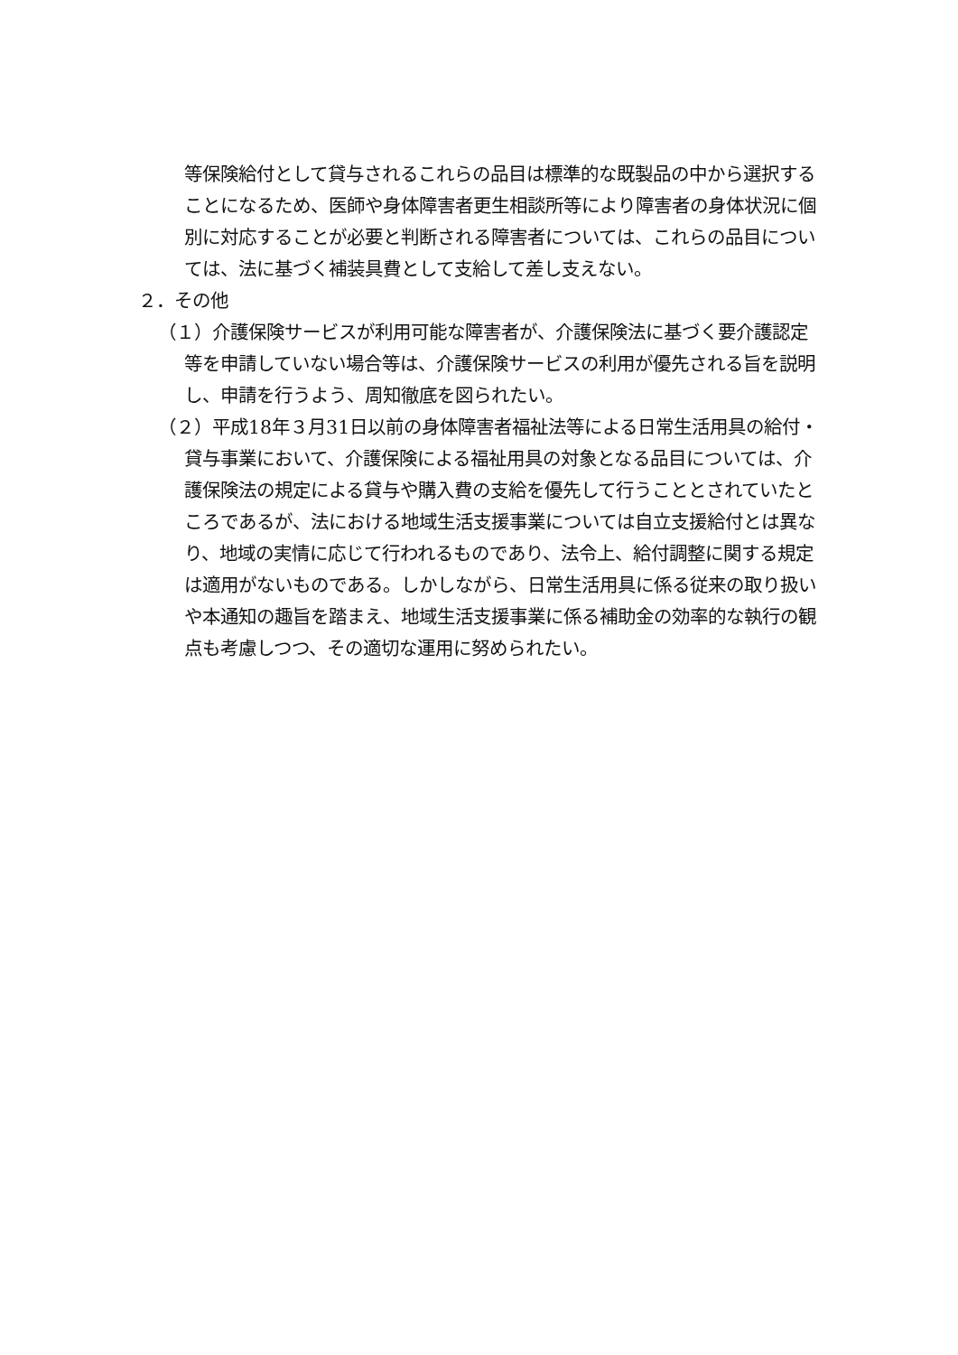等保険給付として貸与されるこれらの品目は標準的な既製品の中から選択することになるため、医師や身体障害者更生相談所等により障害者の身体状況に個別に対応することが必要と判断される障害者については、これらの品目については、法に基づく補装具費として支給して差し支えない。
２．その他
（１）介護保険サービスが利用可能な障害者が、介護保険法に基づく要介護認定等を申請していない場合等は、介護保険サービスの利用が優先される旨を説明し、申請を行うよう、周知徹底を図られたい。
（２）平成18年３月31日以前の身体障害者福祉法等による日常生活用具の給付・貸与事業において、介護保険による福祉用具の対象となる品目については、介護保険法の規定による貸与や購入費の支給を優先して行うこととされていたところであるが、法における地域生活支援事業については自立支援給付とは異なり、地域の実情に応じて行われるものであり、法令上、給付調整に関する規定は適用がないものである。しかしながら、日常生活用具に係る従来の取り扱いや本通知の趣旨を踏まえ、地域生活支援事業に係る補助金の効率的な執行の観点も考慮しつつ、その適切な運用に努められたい。